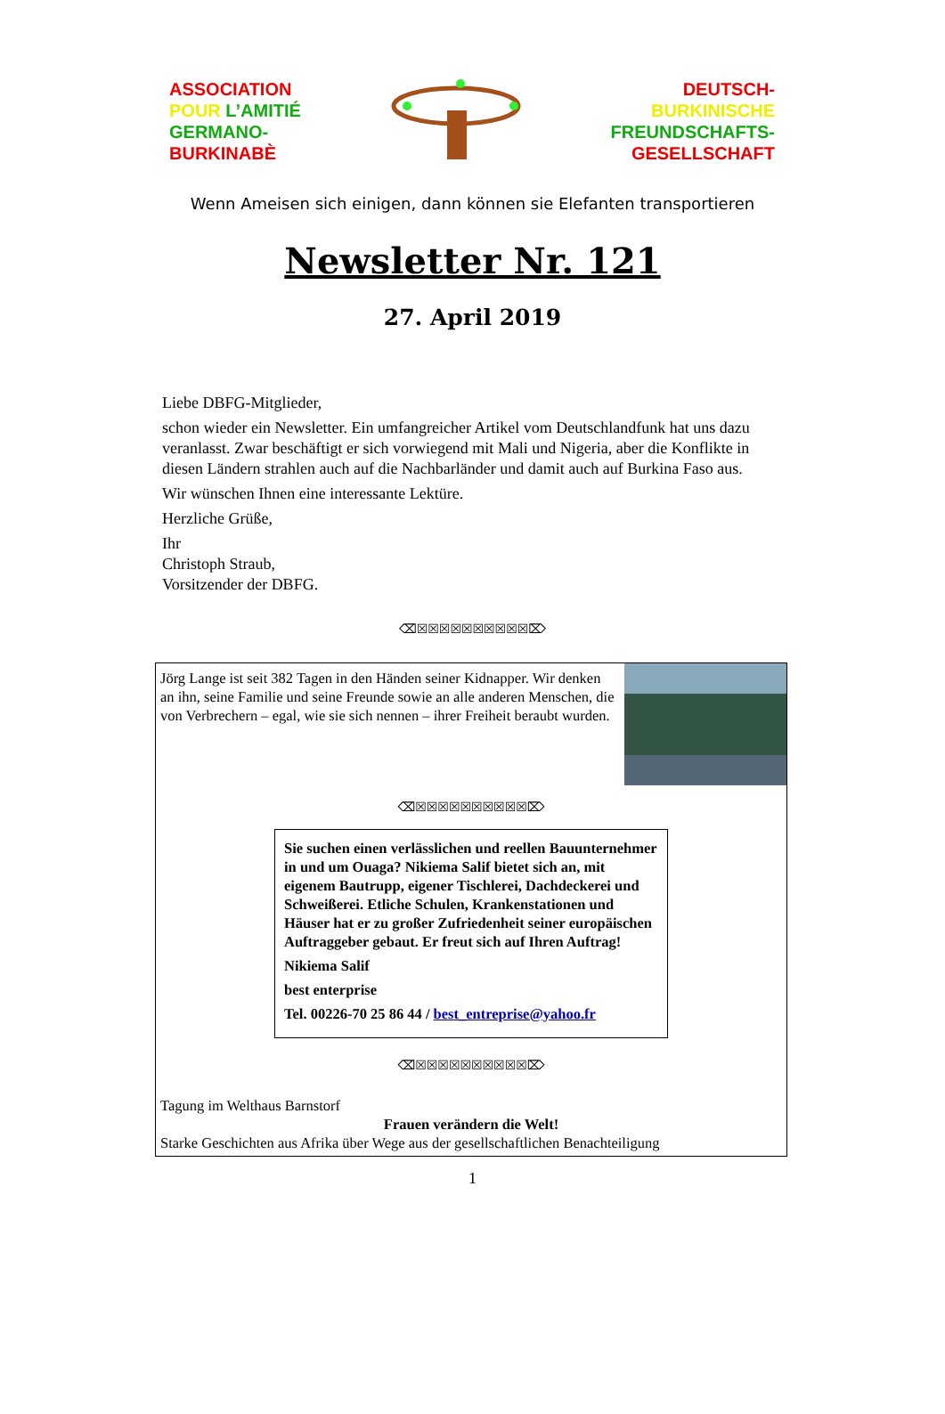ASSOCIATION
POUR L’AMITIÉ
GERMANO-
BURKINABÈ
DEUTSCH-
BURKINISCHE
FREUNDSCHAFTS-
GESELLSCHAFT
Wenn Ameisen sich einigen, dann können sie Elefanten transportieren
Newsletter Nr. 121
27. April 2019
Liebe DBFG-Mitglieder,
schon wieder ein Newsletter. Ein umfangreicher Artikel vom Deutschlandfunk hat uns dazu veranlasst. Zwar beschäftigt er sich vorwiegend mit Mali und Nigeria, aber die Konflikte in diesen Ländern strahlen auch auf die Nachbarländer und damit auch auf Burkina Faso aus.
Wir wünschen Ihnen eine interessante Lektüre.
Herzliche Grüße,
Ihr
Christoph Straub,
Vorsitzender der DBFG.
⌫☒☒☒☒☒☒☒☒☒☒⌦
Jörg Lange ist seit 382 Tagen in den Händen seiner Kidnapper. Wir denken an ihn, seine Familie und seine Freunde sowie an alle anderen Menschen, die von Verbrechern – egal, wie sie sich nennen – ihrer Freiheit beraubt wurden.
⌫☒☒☒☒☒☒☒☒☒☒⌦
Sie suchen einen verlässlichen und reellen Bauunternehmer in und um Ouaga? Nikiema Salif bietet sich an, mit eigenem Bautrupp, eigener Tischlerei, Dachdeckerei und Schweißerei. Etliche Schulen, Krankenstationen und Häuser hat er zu großer Zufriedenheit seiner europäischen Auftraggeber gebaut. Er freut sich auf Ihren Auftrag!
Nikiema Salif
best enterprise
Tel. 00226-70 25 86 44 / best_entreprise@yahoo.fr
⌫☒☒☒☒☒☒☒☒☒☒⌦
Tagung im Welthaus Barnstorf
Frauen verändern die Welt!
Starke Geschichten aus Afrika über Wege aus der gesellschaftlichen Benachteiligung
1